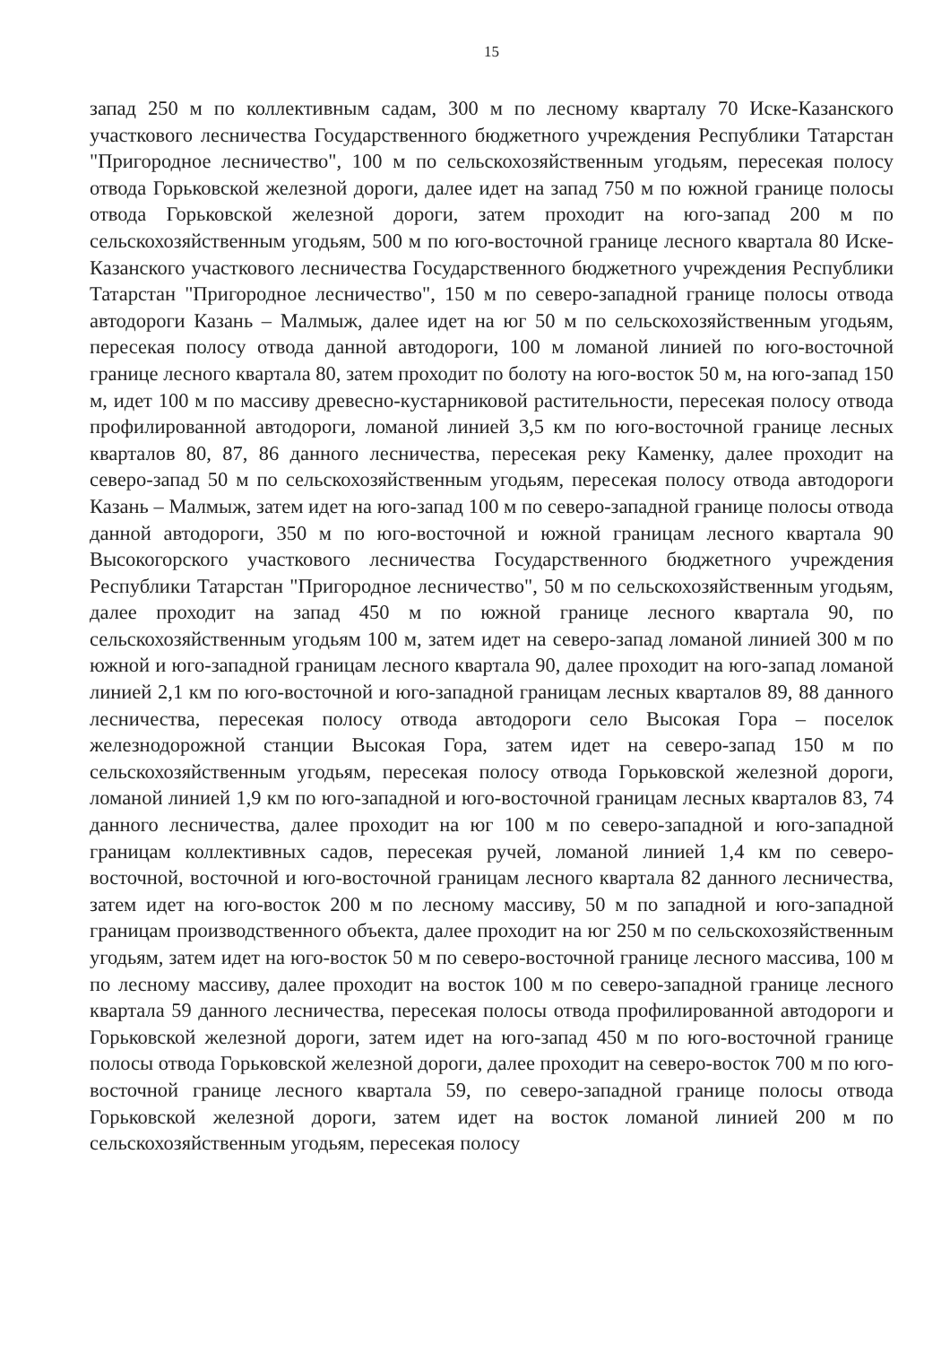15
запад 250 м по коллективным садам, 300 м по лесному кварталу 70 Иске-Казанского участкового лесничества Государственного бюджетного учреждения Республики Татарстан "Пригородное лесничество", 100 м по сельскохозяйственным угодьям, пересекая полосу отвода Горьковской железной дороги, далее идет на запад 750 м по южной границе полосы отвода Горьковской железной дороги, затем проходит на юго-запад 200 м по сельскохозяйственным угодьям, 500 м по юго-восточной границе лесного квартала 80 Иске-Казанского участкового лесничества Государственного бюджетного учреждения Республики Татарстан "Пригородное лесничество", 150 м по северо-западной границе полосы отвода автодороги Казань – Малмыж, далее идет на юг 50 м по сельскохозяйственным угодьям, пересекая полосу отвода данной автодороги, 100 м ломаной линией по юго-восточной границе лесного квартала 80, затем проходит по болоту на юго-восток 50 м, на юго-запад 150 м, идет 100 м по массиву древесно-кустарниковой растительности, пересекая полосу отвода профилированной автодороги, ломаной линией 3,5 км по юго-восточной границе лесных кварталов 80, 87, 86 данного лесничества, пересекая реку Каменку, далее проходит на северо-запад 50 м по сельскохозяйственным угодьям, пересекая полосу отвода автодороги Казань – Малмыж, затем идет на юго-запад 100 м по северо-западной границе полосы отвода данной автодороги, 350 м по юго-восточной и южной границам лесного квартала 90 Высокогорского участкового лесничества Государственного бюджетного учреждения Республики Татарстан "Пригородное лесничество", 50 м по сельскохозяйственным угодьям, далее проходит на запад 450 м по южной границе лесного квартала 90, по сельскохозяйственным угодьям 100 м, затем идет на северо-запад ломаной линией 300 м по южной и юго-западной границам лесного квартала 90, далее проходит на юго-запад ломаной линией 2,1 км по юго-восточной и юго-западной границам лесных кварталов 89, 88 данного лесничества, пересекая полосу отвода автодороги село Высокая Гора – поселок железнодорожной станции Высокая Гора, затем идет на северо-запад 150 м по сельскохозяйственным угодьям, пересекая полосу отвода Горьковской железной дороги, ломаной линией 1,9 км по юго-западной и юго-восточной границам лесных кварталов 83, 74 данного лесничества, далее проходит на юг 100 м по северо-западной и юго-западной границам коллективных садов, пересекая ручей, ломаной линией 1,4 км по северо-восточной, восточной и юго-восточной границам лесного квартала 82 данного лесничества, затем идет на юго-восток 200 м по лесному массиву, 50 м по западной и юго-западной границам производственного объекта, далее проходит на юг 250 м по сельскохозяйственным угодьям, затем идет на юго-восток 50 м по северо-восточной границе лесного массива, 100 м по лесному массиву, далее проходит на восток 100 м по северо-западной границе лесного квартала 59 данного лесничества, пересекая полосы отвода профилированной автодороги и Горьковской железной дороги, затем идет на юго-запад 450 м по юго-восточной границе полосы отвода Горьковской железной дороги, далее проходит на северо-восток 700 м по юго-восточной границе лесного квартала 59, по северо-западной границе полосы отвода Горьковской железной дороги, затем идет на восток ломаной линией 200 м по сельскохозяйственным угодьям, пересекая полосу